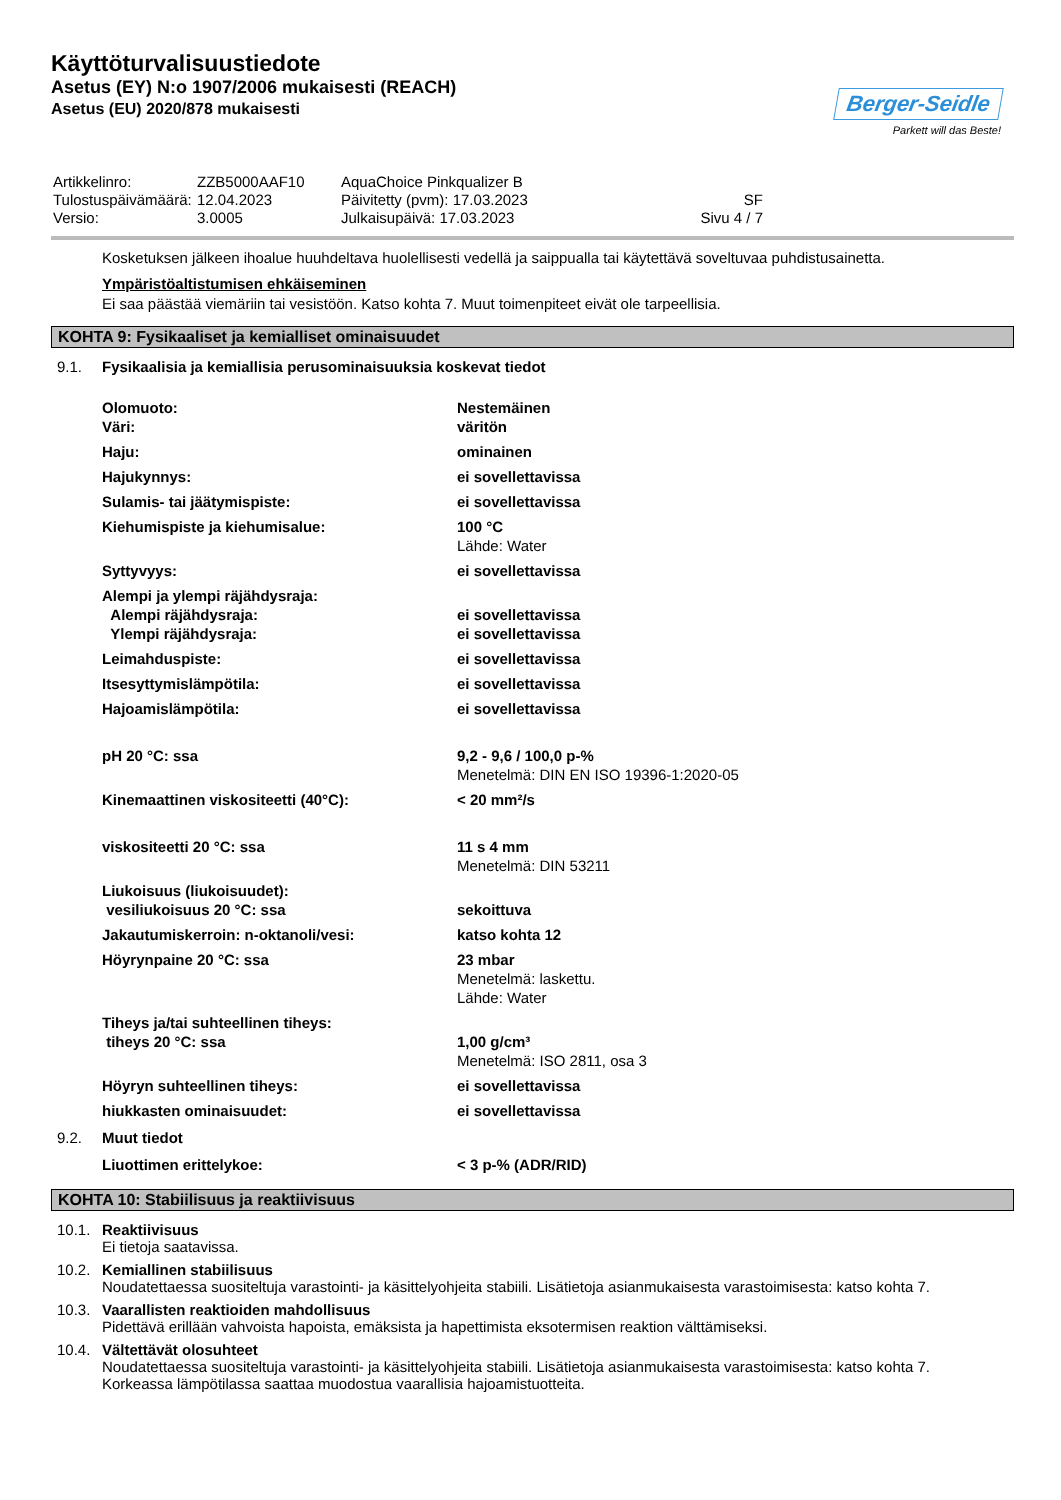Käyttöturvalisuustiedote
Asetus (EY) N:o 1907/2006 mukaisesti (REACH)
Asetus (EU) 2020/878 mukaisesti
Berger-Seidle
Parkett will das Beste!
| Artikkelinro: | ZZB5000AAF10 | AquaChoice Pinkqualizer B | |
| Tulostuspäivämäärä: | 12.04.2023 | Päivitetty (pvm): 17.03.2023 | SF |
| Versio: | 3.0005 | Julkaisupäivä: 17.03.2023 | Sivu 4 / 7 |
Kosketuksen jälkeen ihoalue huuhdeltava huolellisesti vedellä ja saippualla tai käytettävä soveltuvaa puhdistusainetta.
Ympäristöaltistumisen ehkäiseminen
Ei saa päästää viemäriin tai vesistöön. Katso kohta 7. Muut toimenpiteet eivät ole tarpeellisia.
KOHTA 9: Fysikaaliset ja kemialliset ominaisuudet
9.1. Fysikaalisia ja kemiallisia perusominaisuuksia koskevat tiedot
| Olomuoto: Väri: | Nestemäinen väritön |
| Haju: | ominainen |
| Hajukynnys: | ei sovellettavissa |
| Sulamis- tai jäätymispiste: | ei sovellettavissa |
| Kiehumispiste ja kiehumisalue: | 100 °C Lähde: Water |
| Syttyvyys: | ei sovellettavissa |
| Alempi ja ylempi räjähdysraja: Alempi räjähdysraja: Ylempi räjähdysraja: | ei sovellettavissa ei sovellettavissa |
| Leimahduspiste: | ei sovellettavissa |
| Itsesyttymislämpötila: | ei sovellettavissa |
| Hajoamislämpötila: | ei sovellettavissa |
| pH 20 °C: ssa | 9,2 - 9,6 / 100,0 p-% Menetelmä: DIN EN ISO 19396-1:2020-05 |
| Kinemaattinen viskositeetti (40°C): | < 20 mm²/s |
| viskositeetti 20 °C: ssa | 11 s 4 mm Menetelmä: DIN 53211 |
| Liukoisuus (liukoisuudet): vesiliukoisuus 20 °C: ssa | sekoittuva |
| Jakautumiskerroin: n-oktanoli/vesi: | katso kohta 12 |
| Höyrynpaine 20 °C: ssa | 23 mbar Menetelmä: laskettu. Lähde: Water |
| Tiheys ja/tai suhteellinen tiheys: tiheys 20 °C: ssa | 1,00 g/cm³ Menetelmä: ISO 2811, osa 3 |
| Höyryn suhteellinen tiheys: | ei sovellettavissa |
| hiukkasten ominaisuudet: | ei sovellettavissa |
9.2. Muut tiedot
| Liuottimen erittelykoe: | < 3 p-% (ADR/RID) |
KOHTA 10: Stabiilisuus ja reaktiivisuus
10.1. Reaktiivisuus
Ei tietoja saatavissa.
10.2. Kemiallinen stabiilisuus
Noudatettaessa suositeltuja varastointi- ja käsittelyohjeita stabiili. Lisätietoja asianmukaisesta varastoimisesta: katso kohta 7.
10.3. Vaarallisten reaktioiden mahdollisuus
Pidettävä erillään vahvoista hapoista, emäksista ja hapettimista eksotermisen reaktion välttämiseksi.
10.4. Vältettävät olosuhteet
Noudatettaessa suositeltuja varastointi- ja käsittelyohjeita stabiili. Lisätietoja asianmukaisesta varastoimisesta: katso kohta 7.
Korkeassa lämpötilassa saattaa muodostua vaarallisia hajoamistuotteita.